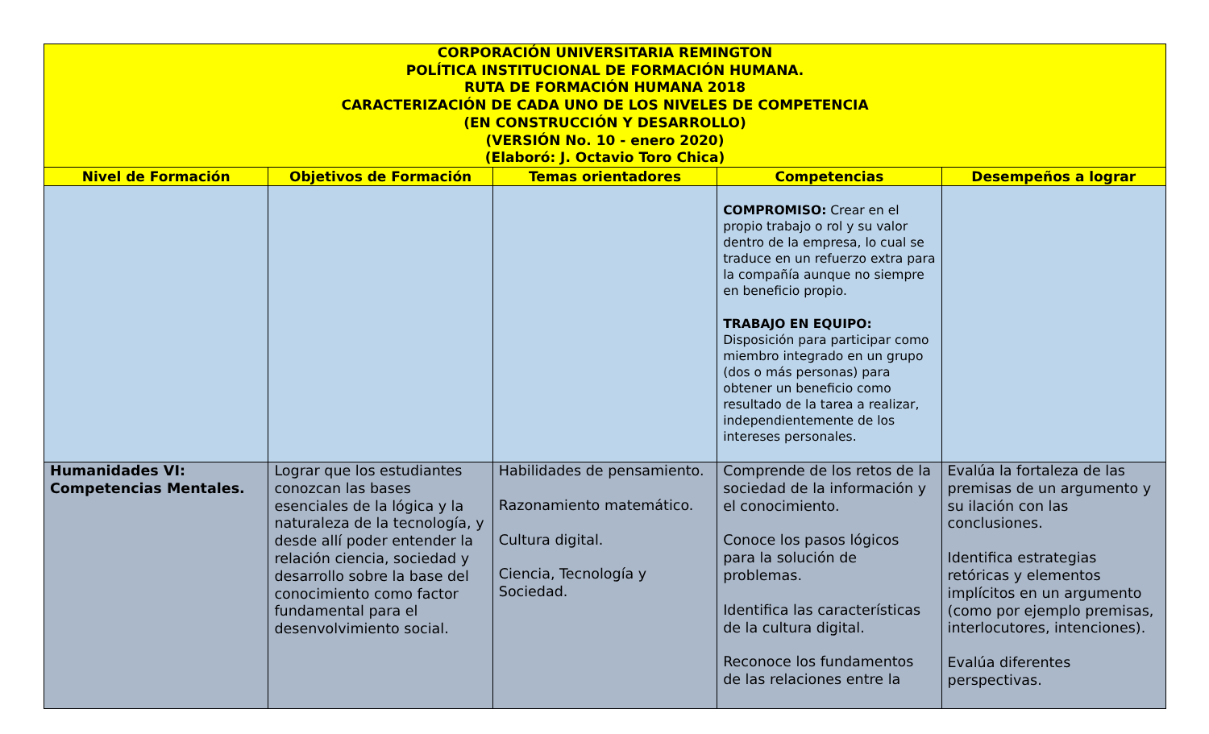| CORPORACIÓN UNIVERSITARIA REMINGTON POLÍTICA INSTITUCIONAL DE FORMACIÓN HUMANA. RUTA DE FORMACIÓN HUMANA 2018 CARACTERIZACIÓN DE CADA UNO DE LOS NIVELES DE COMPETENCIA (EN CONSTRUCCIÓN Y DESARROLLO) (VERSIÓN No. 10 - enero 2020) (Elaboró: J. Octavio Toro Chica) | | | | |
| Nivel de Formación | Objetivos de Formación | Temas orientadores | Competencias | Desempeños a lograr |
| | | | COMPROMISO: Crear en el propio trabajo o rol y su valor dentro de la empresa, lo cual se traduce en un refuerzo extra para la compañía aunque no siempre en beneficio propio. TRABAJO EN EQUIPO: Disposición para participar como miembro integrado en un grupo (dos o más personas) para obtener un beneficio como resultado de la tarea a realizar, independientemente de los intereses personales. | |
| Humanidades VI: Competencias Mentales. | Lograr que los estudiantes conozcan las bases esenciales de la lógica y la naturaleza de la tecnología, y desde allí poder entender la relación ciencia, sociedad y desarrollo sobre la base del conocimiento como factor fundamental para el desenvolvimiento social. | Habilidades de pensamiento. Razonamiento matemático. Cultura digital. Ciencia, Tecnología y Sociedad. | Comprende de los retos de la sociedad de la información y el conocimiento. Conoce los pasos lógicos para la solución de problemas. Identifica las características de la cultura digital. Reconoce los fundamentos de las relaciones entre la | Evalúa la fortaleza de las premisas de un argumento y su ilación con las conclusiones. Identifica estrategias retóricas y elementos implícitos en un argumento (como por ejemplo premisas, interlocutores, intenciones). Evalúa diferentes perspectivas. |